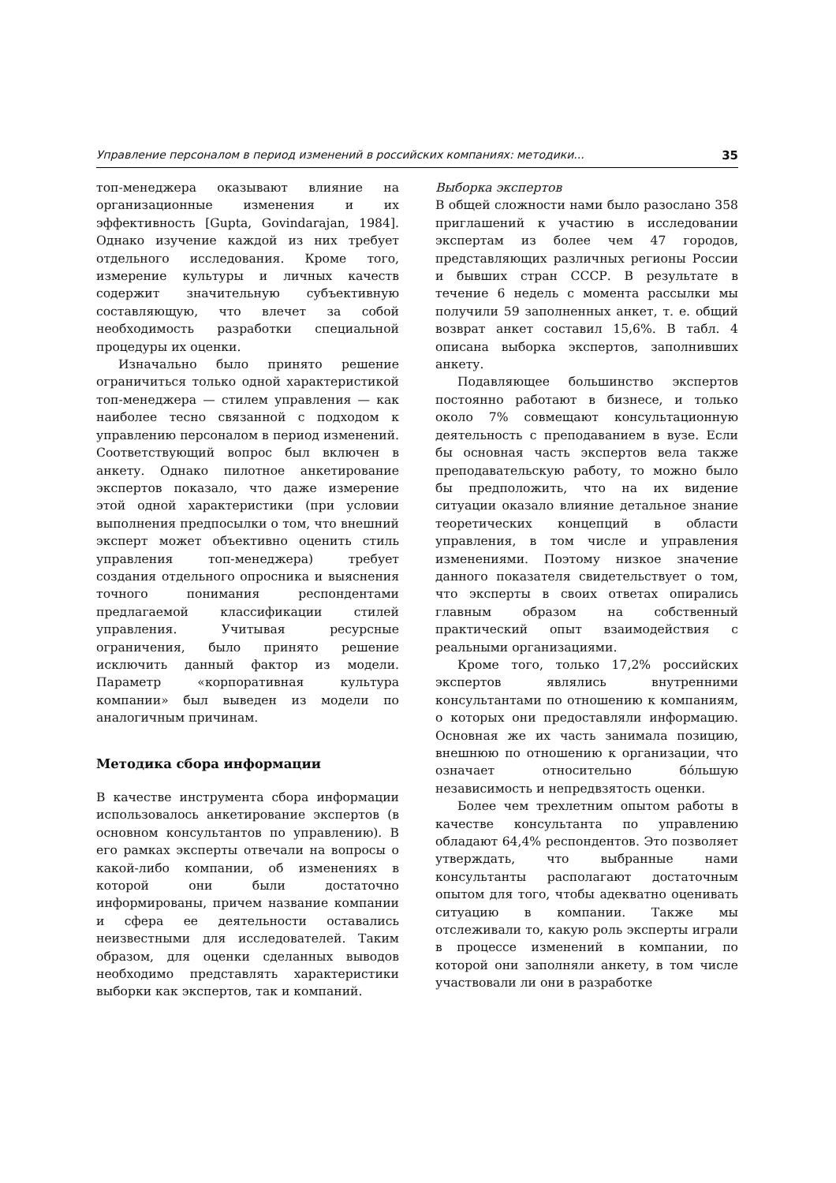Управление персоналом в период изменений в российских компаниях: методики... 35
топ-менеджера оказывают влияние на организационные изменения и их эффективность [Gupta, Govindarajan, 1984]. Однако изучение каждой из них требует отдельного исследования. Кроме того, измерение культуры и личных качеств содержит значительную субъективную составляющую, что влечет за собой необходимость разработки специальной процедуры их оценки.
Изначально было принято решение ограничиться только одной характеристикой топ-менеджера — стилем управления — как наиболее тесно связанной с подходом к управлению персоналом в период изменений. Соответствующий вопрос был включен в анкету. Однако пилотное анкетирование экспертов показало, что даже измерение этой одной характеристики (при условии выполнения предпосылки о том, что внешний эксперт может объективно оценить стиль управления топ-менеджера) требует создания отдельного опросника и выяснения точного понимания респондентами предлагаемой классификации стилей управления. Учитывая ресурсные ограничения, было принято решение исключить данный фактор из модели. Параметр «корпоративная культура компании» был выведен из модели по аналогичным причинам.
Методика сбора информации
В качестве инструмента сбора информации использовалось анкетирование экспертов (в основном консультантов по управлению). В его рамках эксперты отвечали на вопросы о какой-либо компании, об изменениях в которой они были достаточно информированы, причем название компании и сфера ее деятельности оставались неизвестными для исследователей. Таким образом, для оценки сделанных выводов необходимо представлять характеристики выборки как экспертов, так и компаний.
Выборка экспертов
В общей сложности нами было разослано 358 приглашений к участию в исследовании экспертам из более чем 47 городов, представляющих различных регионы России и бывших стран СССР. В результате в течение 6 недель с момента рассылки мы получили 59 заполненных анкет, т. е. общий возврат анкет составил 15,6%. В табл. 4 описана выборка экспертов, заполнивших анкету.
Подавляющее большинство экспертов постоянно работают в бизнесе, и только около 7% совмещают консультационную деятельность с преподаванием в вузе. Если бы основная часть экспертов вела также преподавательскую работу, то можно было бы предположить, что на их видение ситуации оказало влияние детальное знание теоретических концепций в области управления, в том числе и управления изменениями. Поэтому низкое значение данного показателя свидетельствует о том, что эксперты в своих ответах опирались главным образом на собственный практический опыт взаимодействия с реальными организациями.
Кроме того, только 17,2% российских экспертов являлись внутренними консультантами по отношению к компаниям, о которых они предоставляли информацию. Основная же их часть занимала позицию, внешнюю по отношению к организации, что означает относительно бóльшую независимость и непредвзятость оценки.
Более чем трехлетним опытом работы в качестве консультанта по управлению обладают 64,4% респондентов. Это позволяет утверждать, что выбранные нами консультанты располагают достаточным опытом для того, чтобы адекватно оценивать ситуацию в компании. Также мы отслеживали то, какую роль эксперты играли в процессе изменений в компании, по которой они заполняли анкету, в том числе участвовали ли они в разработке